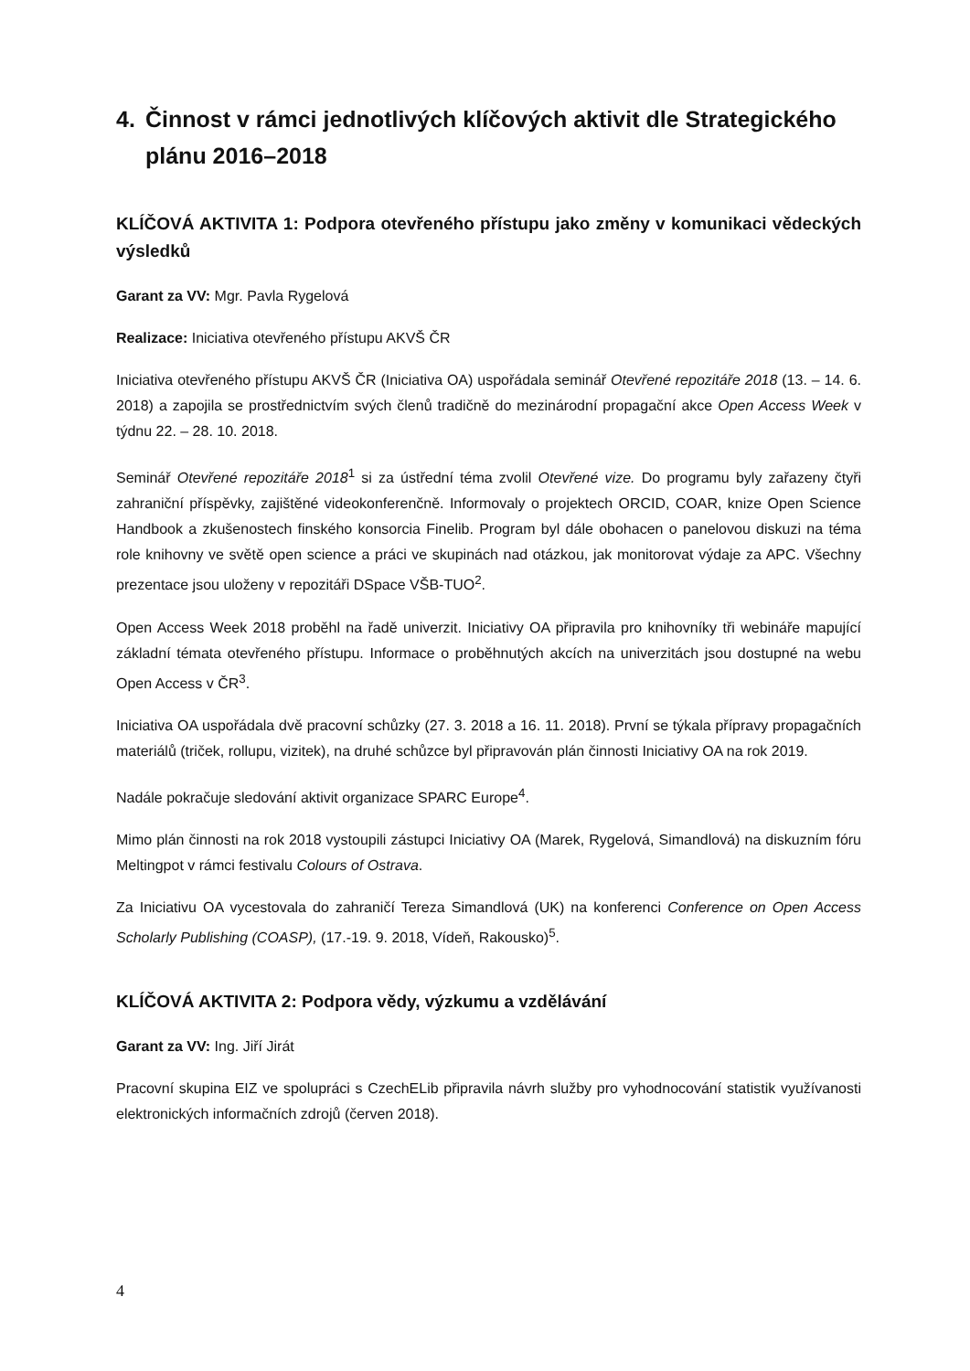4. Činnost v rámci jednotlivých klíčových aktivit dle Strategického plánu 2016–2018
KLÍČOVÁ AKTIVITA 1: Podpora otevřeného přístupu jako změny v komunikaci vědeckých výsledků
Garant za VV: Mgr. Pavla Rygelová
Realizace: Iniciativa otevřeného přístupu AKVŠ ČR
Iniciativa otevřeného přístupu AKVŠ ČR (Iniciativa OA) uspořádala seminář Otevřené repozitáře 2018 (13. – 14. 6. 2018) a zapojila se prostřednictvím svých členů tradičně do mezinárodní propagační akce Open Access Week v týdnu 22. – 28. 10. 2018.
Seminář Otevřené repozitáře 2018<sup>1</sup> si za ústřední téma zvolil Otevřené vize. Do programu byly zařazeny čtyři zahraniční příspěvky, zajištěné videokonferenčně. Informovaly o projektech ORCID, COAR, knize Open Science Handbook a zkušenostech finského konsorcia Finelib. Program byl dále obohacen o panelovou diskuzi na téma role knihovny ve světě open science a práci ve skupinách nad otázkou, jak monitorovat výdaje za APC. Všechny prezentace jsou uloženy v repozitáři DSpace VŠB-TUO<sup>2</sup>.
Open Access Week 2018 proběhl na řadě univerzit. Iniciativy OA připravila pro knihovníky tři webináře mapující základní témata otevřeného přístupu. Informace o proběhnutých akcích na univerzitách jsou dostupné na webu Open Access v ČR<sup>3</sup>.
Iniciativa OA uspořádala dvě pracovní schůzky (27. 3. 2018 a 16. 11. 2018). První se týkala přípravy propagačních materiálů (triček, rollupu, vizitek), na druhé schůzce byl připravován plán činnosti Iniciativy OA na rok 2019.
Nadále pokračuje sledování aktivit organizace SPARC Europe<sup>4</sup>.
Mimo plán činnosti na rok 2018 vystoupili zástupci Iniciativy OA (Marek, Rygelová, Simandlová) na diskuzním fóru Meltingpot v rámci festivalu Colours of Ostrava.
Za Iniciativu OA vycestovala do zahraničí Tereza Simandlová (UK) na konferenci Conference on Open Access Scholarly Publishing (COASP), (17.-19. 9. 2018, Vídeň, Rakousko)<sup>5</sup>.
KLÍČOVÁ AKTIVITA 2: Podpora vědy, výzkumu a vzdělávání
Garant za VV: Ing. Jiří Jirát
Pracovní skupina EIZ ve spolupráci s CzechELib připravila návrh služby pro vyhodnocování statistik využívanosti elektronických informačních zdrojů (červen 2018).
4